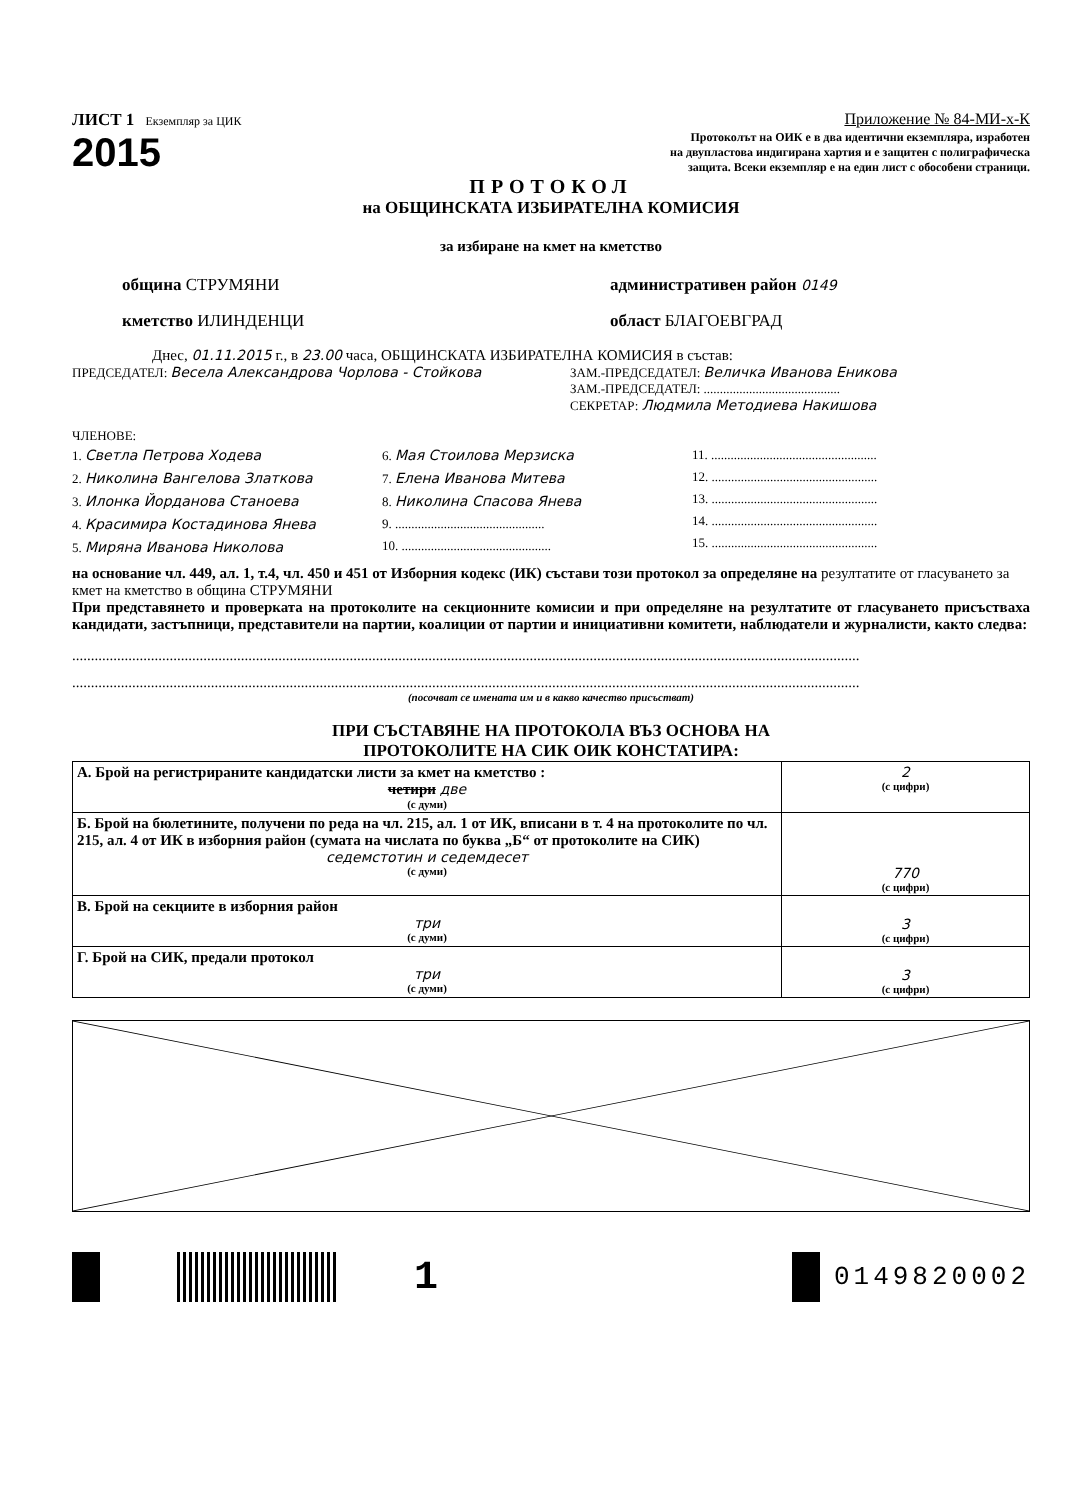ЛИСТ 1 Екземпляр за ЦИК
Приложение № 84-МИ-х-К
2015
Протоколът на ОИК е в два идентични екземпляра, изработен
на двупластова индигирана хартия и е защитен с полиграфическа
защита. Всеки екземпляр е на един лист с обособени страници.
ПРОТОКОЛ
на ОБЩИНСКАТА ИЗБИРАТЕЛНА КОМИСИЯ
за избиране на кмет на кметство
община СТРУМЯНИ административен район 0149
кметство ИЛИНДЕНЦИ област БЛАГОЕВГРАД
Днес, 01.11.2015 г., в 23.00 часа, ОБЩИНСКАТА ИЗБИРАТЕЛНА КОМИСИЯ в състав:
ПРЕДСЕДАТЕЛ: Весела Александрова Чорлова - Стойкова
ЗАМ.-ПРЕДСЕДАТЕЛ: Величка Иванова Еникова
ЗАМ.-ПРЕДСЕДАТЕЛ: ..........................................
СЕКРЕТАР: Людмила Методиева Накишова
ЧЛЕНОВЕ:
1. Светла Петрова Ходева
2. Николина Вангелова Златкова
3. Илонка Йорданова Станоева
4. Красимира Костадинова Янева
5. Миряна Иванова Николова
6. Мая Стоилова Мерзиска
7. Елена Иванова Митева
8. Николина Спасова Янева
9. ..............................................
10. ..............................................
11. ...................................................
12. ...................................................
13. ...................................................
14. ...................................................
15. ...................................................
на основание чл. 449, ал. 1, т.4, чл. 450 и 451 от Изборния кодекс (ИК) състави този протокол за определяне на резултатите от гласуването за кмет на кметство в община СТРУМЯНИ
При представянето и проверката на протоколите на секционните комисии и при определяне на резултатите от гласуването присъстваха кандидати, застъпници, представители на партии, коалиции от партии и инициативни комитети, наблюдатели и журналисти, както следва:
..................................................................................................................................................................................................................
..................................................................................................................................................................................................................
(посочват се имената им и в какво качество присъстват)
ПРИ СЪСТАВЯНЕ НА ПРОТОКОЛА ВЪЗ ОСНОВА НА
ПРОТОКОЛИТЕ НА СИК ОИК КОНСТАТИРА:
| А. Брой на регистрираните кандидатски листи за кмет на кметство : четири две (с думи) | 2 (с цифри) |
| Б. Брой на бюлетините, получени по реда на чл. 215, ал. 1 от ИК, вписани в т. 4 на протоколите по чл. 215, ал. 4 от ИК в изборния район (сумата на числата по буква „Б“ от протоколите на СИК) седемстотин и седемдесет (с думи) | 770 (с цифри) |
| В. Брой на секциите в изборния район три (с думи) | 3 (с цифри) |
| Г. Брой на СИК, предали протокол три (с думи) | 3 (с цифри) |
1
0149820002